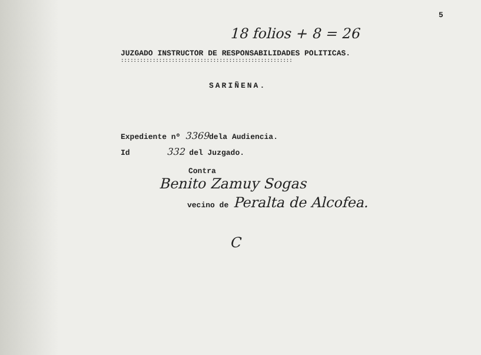5
18 folios + 8 = 26
JUZGADO INSTRUCTOR DE RESPONSABILIDADES POLITICAS.
::::::::::::::::::::::::::::::::::::::::::::::::::::::
SARIÑENA.
Expediente nº 3369dela Audiencia.
Id 332 del Juzgado.
Contra
Benito Zamuy Sogas
vecino de Peralta de Alcofea.
C